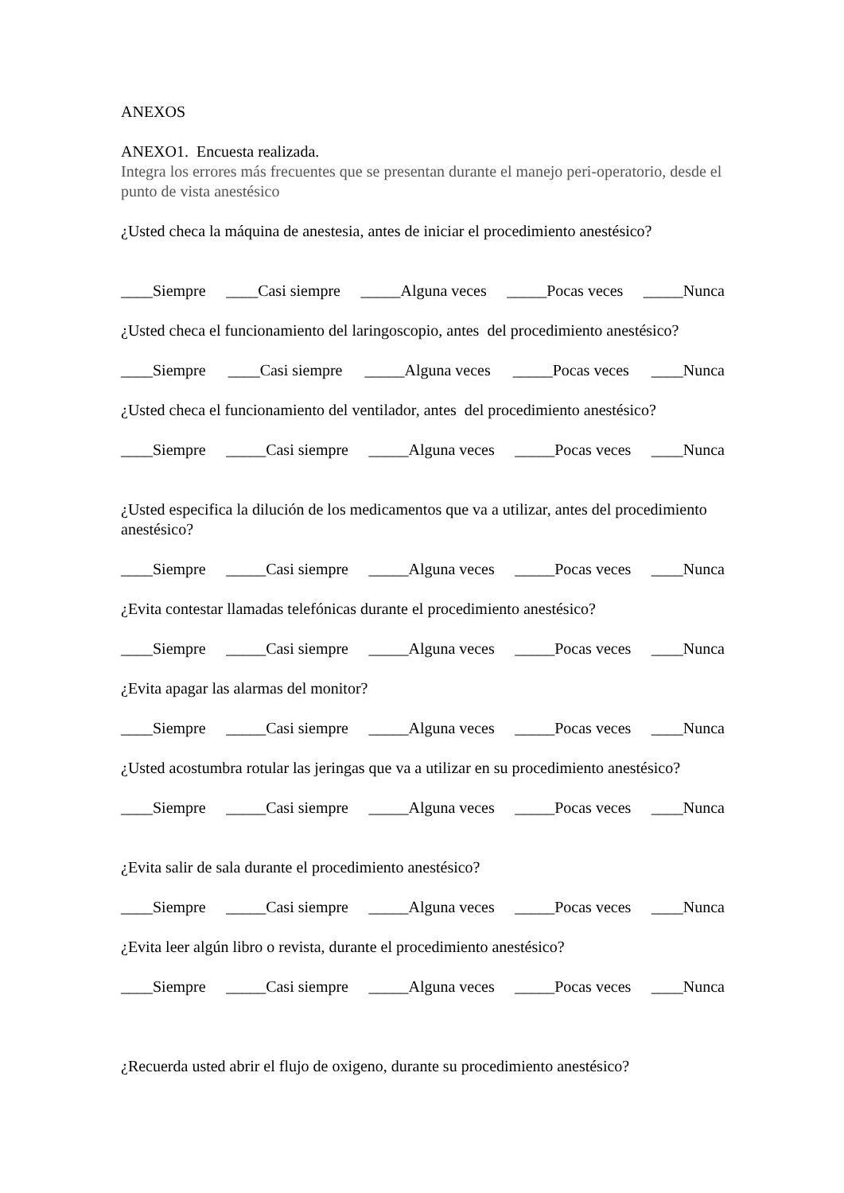ANEXOS
ANEXO1. Encuesta realizada.
Integra los errores más frecuentes que se presentan durante el manejo peri-operatorio, desde el punto de vista anestésico
¿Usted checa la máquina de anestesia, antes de iniciar el procedimiento anestésico?
____Siempre ____Casi siempre _____Alguna veces _____Pocas veces _____Nunca
¿Usted checa el funcionamiento del laringoscopio, antes del procedimiento anestésico?
____Siempre ____Casi siempre _____Alguna veces _____Pocas veces ____Nunca
¿Usted checa el funcionamiento del ventilador, antes del procedimiento anestésico?
____Siempre _____Casi siempre _____Alguna veces _____Pocas veces ____Nunca
¿Usted especifica la dilución de los medicamentos que va a utilizar, antes del procedimiento anestésico?
____Siempre _____Casi siempre _____Alguna veces _____Pocas veces ____Nunca
¿Evita contestar llamadas telefónicas durante el procedimiento anestésico?
____Siempre _____Casi siempre _____Alguna veces _____Pocas veces ____Nunca
¿Evita apagar las alarmas del monitor?
____Siempre _____Casi siempre _____Alguna veces _____Pocas veces ____Nunca
¿Usted acostumbra rotular las jeringas que va a utilizar en su procedimiento anestésico?
____Siempre _____Casi siempre _____Alguna veces _____Pocas veces ____Nunca
¿Evita salir de sala durante el procedimiento anestésico?
____Siempre _____Casi siempre _____Alguna veces _____Pocas veces ____Nunca
¿Evita leer algún libro o revista, durante el procedimiento anestésico?
____Siempre _____Casi siempre _____Alguna veces _____Pocas veces ____Nunca
¿Recuerda usted abrir el flujo de oxigeno, durante su procedimiento anestésico?